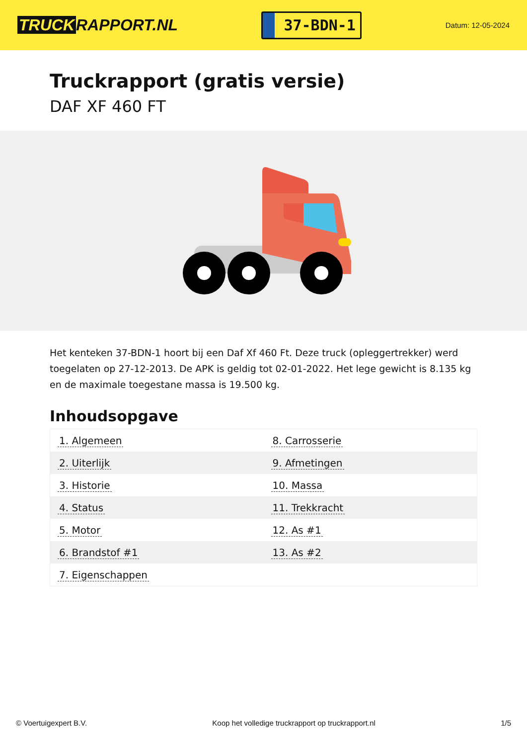TRUCK RAPPORT.NL
37-BDN-1
Datum: 12-05-2024
Truckrapport (gratis versie)
DAF XF 460 FT
Het kenteken 37-BDN-1 hoort bij een Daf Xf 460 Ft. Deze truck (opleggertrekker) werd toegelaten op 27-12-2013. De APK is geldig tot 02-01-2022. Het lege gewicht is 8.135 kg en de maximale toegestane massa is 19.500 kg.
Inhoudsopgave
| 1. Algemeen | 8. Carrosserie |
| 2. Uiterlijk | 9. Afmetingen |
| 3. Historie | 10. Massa |
| 4. Status | 11. Trekkracht |
| 5. Motor | 12. As #1 |
| 6. Brandstof #1 | 13. As #2 |
| 7. Eigenschappen | |
© Voertuigexpert B.V. Koop het volledige truckrapport op truckrapport.nl 1/5